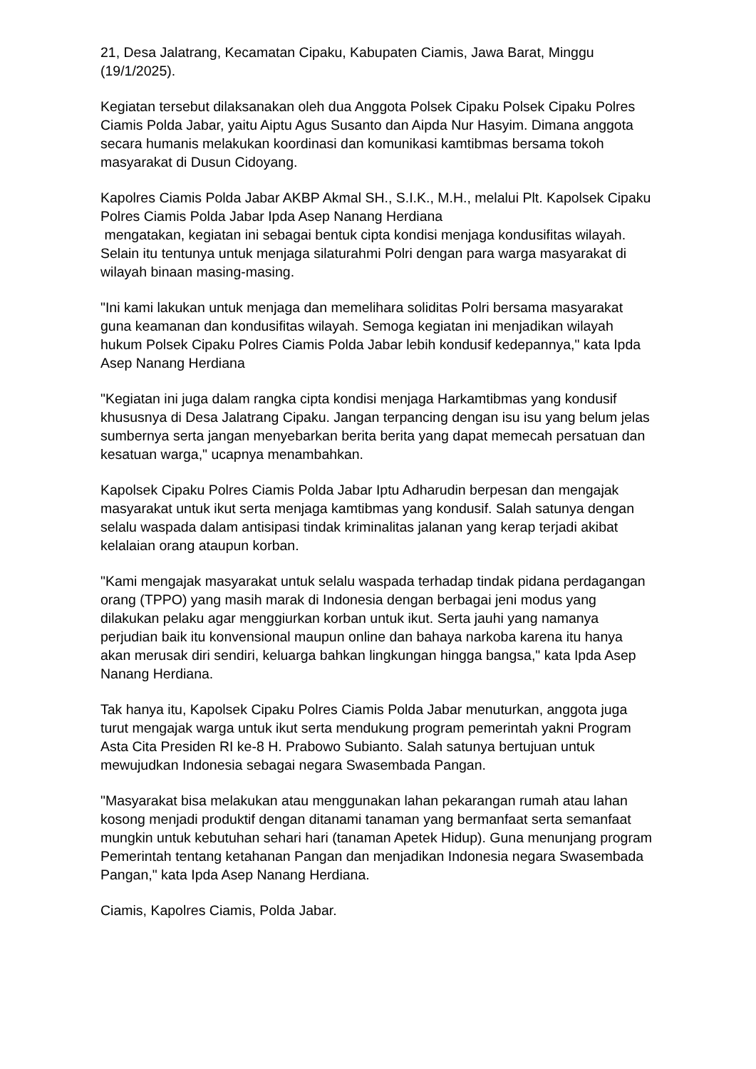21, Desa Jalatrang, Kecamatan Cipaku, Kabupaten Ciamis, Jawa Barat, Minggu (19/1/2025).
Kegiatan tersebut dilaksanakan oleh dua Anggota Polsek Cipaku Polsek Cipaku Polres Ciamis Polda Jabar, yaitu Aiptu Agus Susanto dan Aipda Nur Hasyim. Dimana anggota secara humanis melakukan koordinasi dan komunikasi kamtibmas bersama tokoh masyarakat di Dusun Cidoyang.
Kapolres Ciamis Polda Jabar AKBP Akmal SH., S.I.K., M.H., melalui Plt. Kapolsek Cipaku Polres Ciamis Polda Jabar Ipda Asep Nanang Herdiana
mengatakan, kegiatan ini sebagai bentuk cipta kondisi menjaga kondusifitas wilayah. Selain itu tentunya untuk menjaga silaturahmi Polri dengan para warga masyarakat di wilayah binaan masing-masing.
"Ini kami lakukan untuk menjaga dan memelihara soliditas Polri bersama masyarakat guna keamanan dan kondusifitas wilayah. Semoga kegiatan ini menjadikan wilayah hukum Polsek Cipaku Polres Ciamis Polda Jabar lebih kondusif kedepannya," kata Ipda Asep Nanang Herdiana
"Kegiatan ini juga dalam rangka cipta kondisi menjaga Harkamtibmas yang kondusif khususnya di Desa Jalatrang Cipaku. Jangan terpancing dengan isu isu yang belum jelas sumbernya serta jangan menyebarkan berita berita yang dapat memecah persatuan dan kesatuan warga," ucapnya menambahkan.
Kapolsek Cipaku Polres Ciamis Polda Jabar Iptu Adharudin berpesan dan mengajak masyarakat untuk ikut serta menjaga kamtibmas yang kondusif. Salah satunya dengan selalu waspada dalam antisipasi tindak kriminalitas jalanan yang kerap terjadi akibat kelalaian orang ataupun korban.
"Kami mengajak masyarakat untuk selalu waspada terhadap tindak pidana perdagangan orang (TPPO) yang masih marak di Indonesia dengan berbagai jeni modus yang dilakukan pelaku agar menggiurkan korban untuk ikut. Serta jauhi yang namanya perjudian baik itu konvensional maupun online dan bahaya narkoba karena itu hanya akan merusak diri sendiri, keluarga bahkan lingkungan hingga bangsa," kata Ipda Asep Nanang Herdiana.
Tak hanya itu, Kapolsek Cipaku Polres Ciamis Polda Jabar menuturkan, anggota juga turut mengajak warga untuk ikut serta mendukung program pemerintah yakni Program Asta Cita Presiden RI ke-8 H. Prabowo Subianto. Salah satunya bertujuan untuk mewujudkan Indonesia sebagai negara Swasembada Pangan.
"Masyarakat bisa melakukan atau menggunakan lahan pekarangan rumah atau lahan kosong menjadi produktif dengan ditanami tanaman yang bermanfaat serta semanfaat mungkin untuk kebutuhan sehari hari (tanaman Apetek Hidup). Guna menunjang program Pemerintah tentang ketahanan Pangan dan menjadikan Indonesia negara Swasembada Pangan," kata Ipda Asep Nanang Herdiana.
Ciamis, Kapolres Ciamis, Polda Jabar.